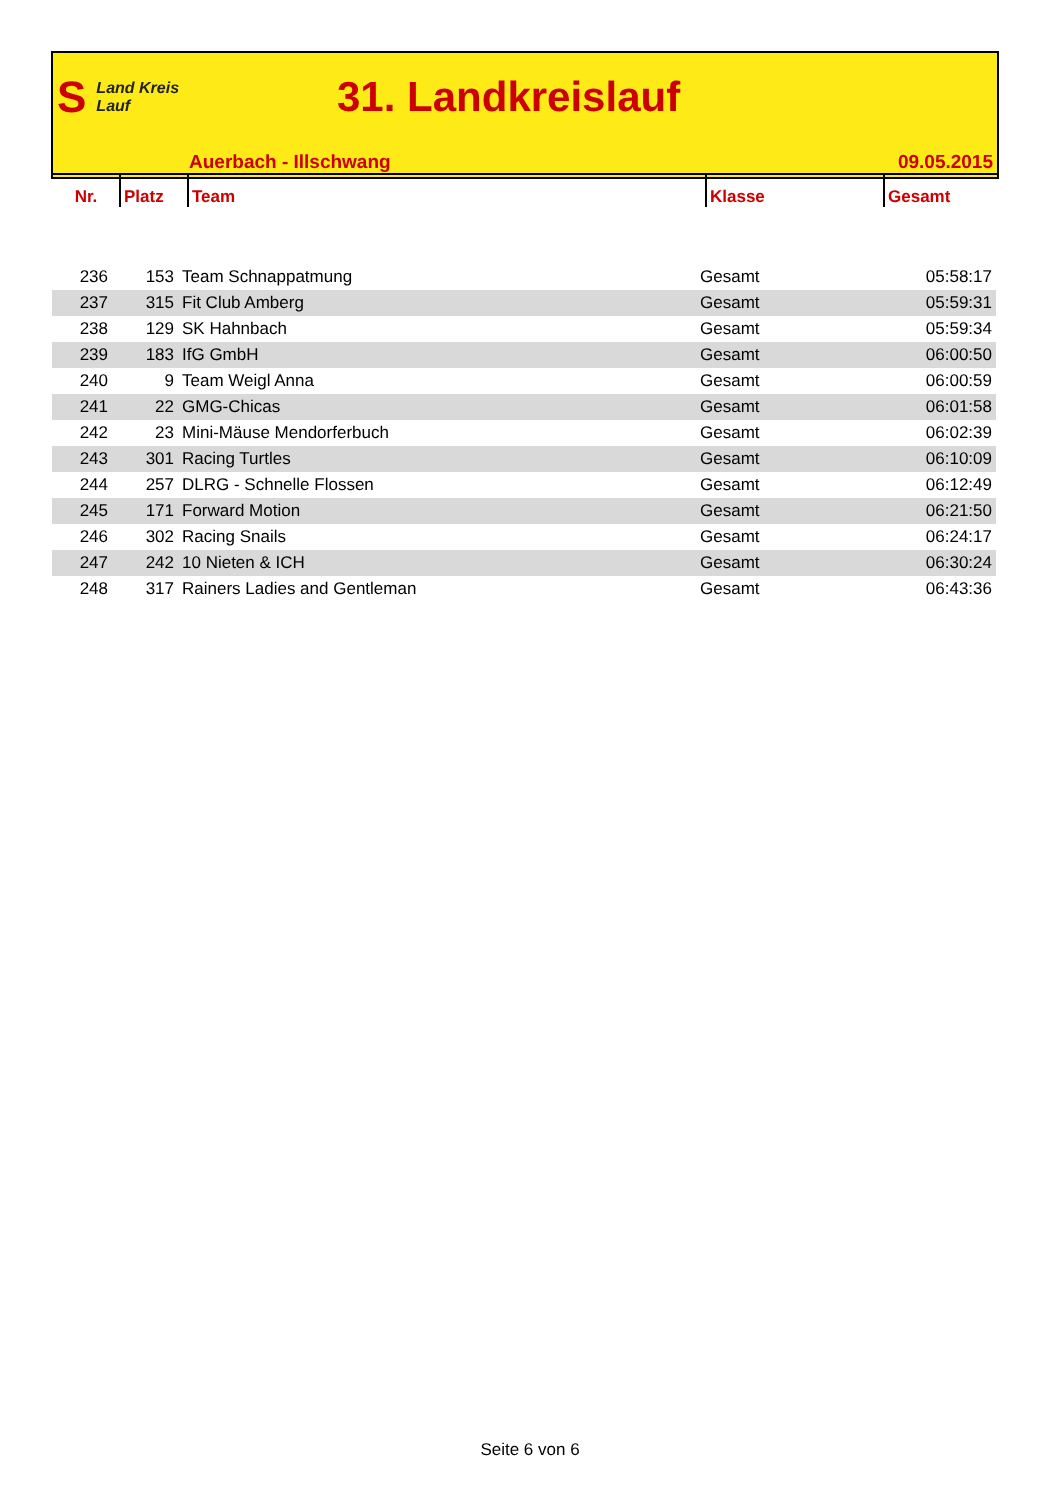S Land Kreis Lauf
31. Landkreislauf
Auerbach - Illschwang 09.05.2015
| Nr. | Platz | Team | Klasse | Gesamt |
| --- | --- | --- | --- | --- |
| 236 | 153 | Team Schnappatmung | Gesamt | 05:58:17 |
| 237 | 315 | Fit Club Amberg | Gesamt | 05:59:31 |
| 238 | 129 | SK Hahnbach | Gesamt | 05:59:34 |
| 239 | 183 | IfG GmbH | Gesamt | 06:00:50 |
| 240 | 9 | Team Weigl Anna | Gesamt | 06:00:59 |
| 241 | 22 | GMG-Chicas | Gesamt | 06:01:58 |
| 242 | 23 | Mini-Mäuse Mendorferbuch | Gesamt | 06:02:39 |
| 243 | 301 | Racing Turtles | Gesamt | 06:10:09 |
| 244 | 257 | DLRG - Schnelle Flossen | Gesamt | 06:12:49 |
| 245 | 171 | Forward Motion | Gesamt | 06:21:50 |
| 246 | 302 | Racing Snails | Gesamt | 06:24:17 |
| 247 | 242 | 10 Nieten & ICH | Gesamt | 06:30:24 |
| 248 | 317 | Rainers Ladies and Gentleman | Gesamt | 06:43:36 |
Seite 6 von 6